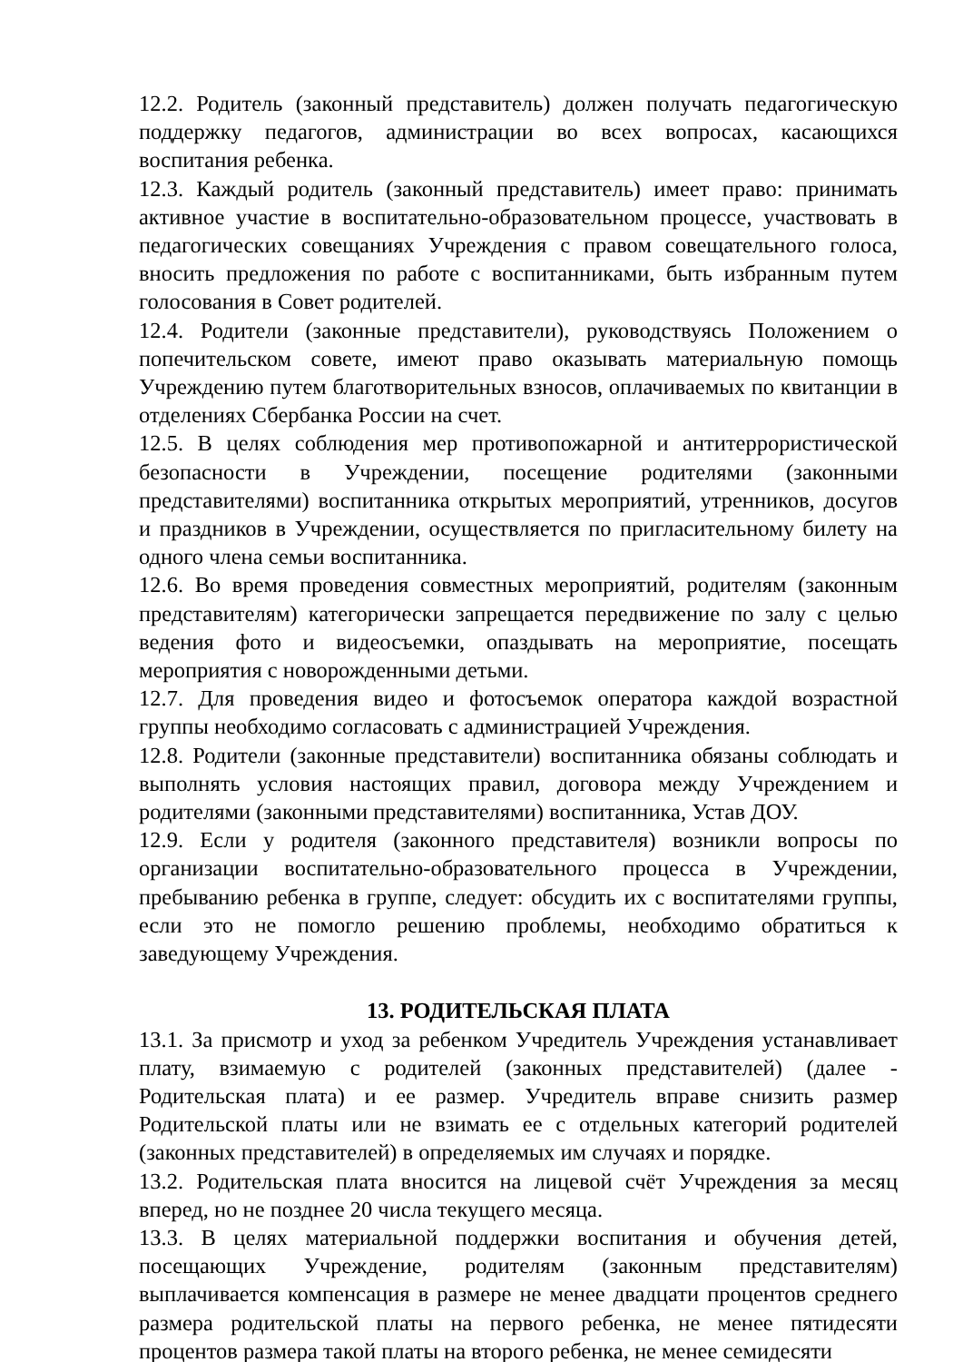12.2. Родитель (законный представитель) должен получать педагогическую поддержку педагогов, администрации во всех вопросах, касающихся воспитания ребенка.
12.3. Каждый родитель (законный представитель) имеет право: принимать активное участие в воспитательно-образовательном процессе, участвовать в педагогических совещаниях Учреждения с правом совещательного голоса, вносить предложения по работе с воспитанниками, быть избранным путем голосования в Совет родителей.
12.4. Родители (законные представители), руководствуясь Положением о попечительском совете, имеют право оказывать материальную помощь Учреждению путем благотворительных взносов, оплачиваемых по квитанции в отделениях Сбербанка России на счет.
12.5. В целях соблюдения мер противопожарной и антитеррористической безопасности в Учреждении, посещение родителями (законными представителями) воспитанника открытых мероприятий, утренников, досугов и праздников в Учреждении, осуществляется по пригласительному билету на одного члена семьи воспитанника.
12.6. Во время проведения совместных мероприятий, родителям (законным представителям) категорически запрещается передвижение по залу с целью ведения фото и видеосъемки, опаздывать на мероприятие, посещать мероприятия с новорожденными детьми.
12.7. Для проведения видео и фотосъемок оператора каждой возрастной группы необходимо согласовать с администрацией Учреждения.
12.8. Родители (законные представители) воспитанника обязаны соблюдать и выполнять условия настоящих правил, договора между Учреждением и родителями (законными представителями) воспитанника, Устав ДОУ.
12.9. Если у родителя (законного представителя) возникли вопросы по организации воспитательно-образовательного процесса в Учреждении, пребыванию ребенка в группе, следует: обсудить их с воспитателями группы, если это не помогло решению проблемы, необходимо обратиться к заведующему Учреждения.
13. РОДИТЕЛЬСКАЯ ПЛАТА
13.1. За присмотр и уход за ребенком Учредитель Учреждения устанавливает плату, взимаемую с родителей (законных представителей) (далее - Родительская плата) и ее размер. Учредитель вправе снизить размер Родительской платы или не взимать ее с отдельных категорий родителей (законных представителей) в определяемых им случаях и порядке.
13.2. Родительская плата вносится на лицевой счёт Учреждения за месяц вперед, но не позднее 20 числа текущего месяца.
13.3. В целях материальной поддержки воспитания и обучения детей, посещающих Учреждение, родителям (законным представителям) выплачивается компенсация в размере не менее двадцати процентов среднего размера родительской платы на первого ребенка, не менее пятидесяти процентов размера такой платы на второго ребенка, не менее семидесяти